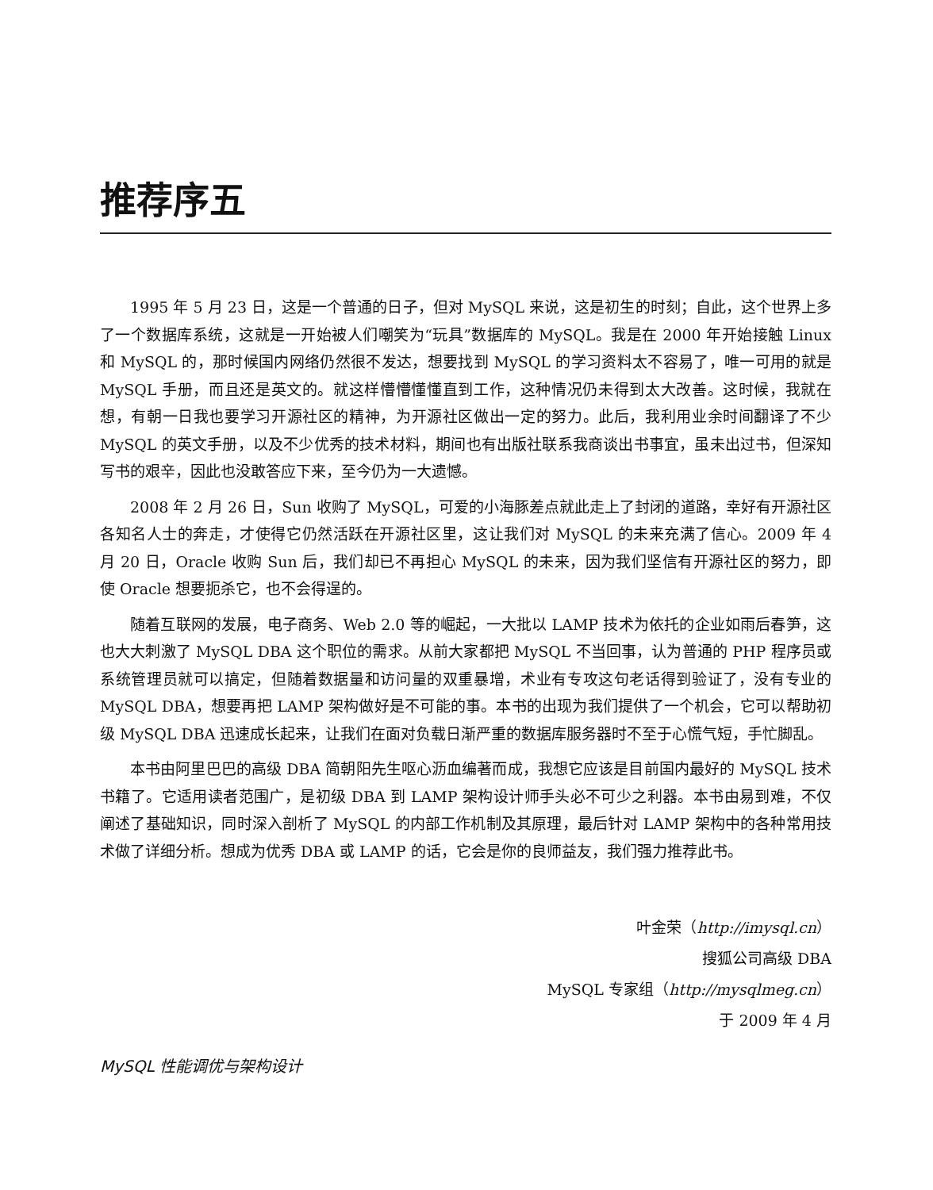推荐序五
1995 年 5 月 23 日，这是一个普通的日子，但对 MySQL 来说，这是初生的时刻；自此，这个世界上多了一个数据库系统，这就是一开始被人们嘲笑为“玩具”数据库的 MySQL。我是在 2000 年开始接触 Linux 和 MySQL 的，那时候国内网络仍然很不发达，想要找到 MySQL 的学习资料太不容易了，唯一可用的就是 MySQL 手册，而且还是英文的。就这样懵懵懂懂直到工作，这种情况仍未得到太大改善。这时候，我就在想，有朝一日我也要学习开源社区的精神，为开源社区做出一定的努力。此后，我利用业余时间翻译了不少 MySQL 的英文手册，以及不少优秀的技术材料，期间也有出版社联系我商谈出书事宜，虽未出过书，但深知写书的艰辛，因此也没敢答应下来，至今仍为一大遗憾。
2008 年 2 月 26 日，Sun 收购了 MySQL，可爱的小海豚差点就此走上了封闭的道路，幸好有开源社区各知名人士的奔走，才使得它仍然活跃在开源社区里，这让我们对 MySQL 的未来充满了信心。2009 年 4 月 20 日，Oracle 收购 Sun 后，我们却已不再担心 MySQL 的未来，因为我们坚信有开源社区的努力，即使 Oracle 想要扼杀它，也不会得逞的。
随着互联网的发展，电子商务、Web 2.0 等的崛起，一大批以 LAMP 技术为依托的企业如雨后春笋，这也大大刺激了 MySQL DBA 这个职位的需求。从前大家都把 MySQL 不当回事，认为普通的 PHP 程序员或系统管理员就可以搞定，但随着数据量和访问量的双重暴增，术业有专攻这句老话得到验证了，没有专业的 MySQL DBA，想要再把 LAMP 架构做好是不可能的事。本书的出现为我们提供了一个机会，它可以帮助初级 MySQL DBA 迅速成长起来，让我们在面对负载日渐严重的数据库服务器时不至于心慌气短，手忙脚乱。
本书由阿里巴巴的高级 DBA 简朝阳先生呕心沥血编著而成，我想它应该是目前国内最好的 MySQL 技术书籍了。它适用读者范围广，是初级 DBA 到 LAMP 架构设计师手头必不可少之利器。本书由易到难，不仅阐述了基础知识，同时深入剖析了 MySQL 的内部工作机制及其原理，最后针对 LAMP 架构中的各种常用技术做了详细分析。想成为优秀 DBA 或 LAMP 的话，它会是你的良师益友，我们强力推荐此书。
叶金荣（http://imysql.cn）
搜狐公司高级 DBA
MySQL 专家组（http://mysqlmeg.cn）
于 2009 年 4 月
MySQL 性能调优与架构设计